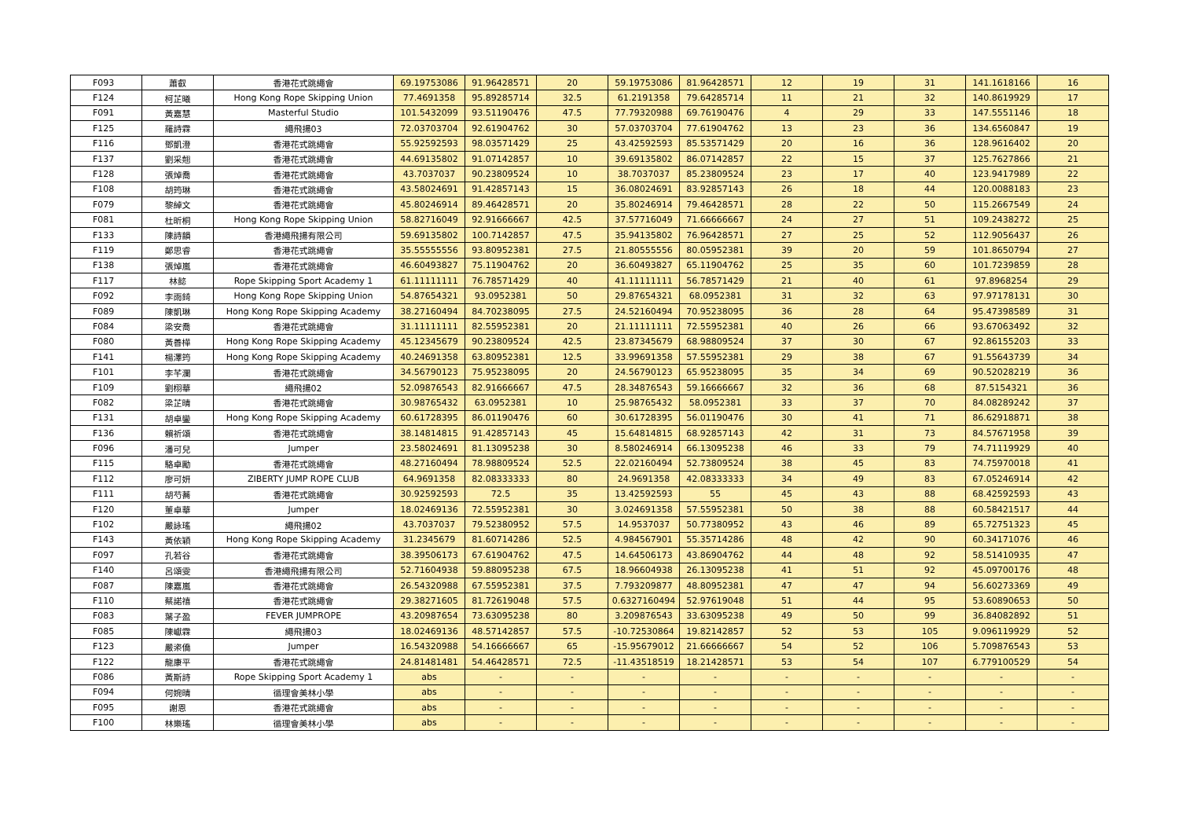| F093 | 蕭叡 | 香港花式跳繩會 | 69.19753086 | 91.96428571 | 20 | 59.19753086 | 81.96428571 | 12 | 19 | 31 | 141.1618166 | 16 |
| F124 | 柯芷曦 | Hong Kong Rope Skipping Union | 77.4691358 | 95.89285714 | 32.5 | 61.2191358 | 79.64285714 | 11 | 21 | 32 | 140.8619929 | 17 |
| F091 | 黃嘉慧 | Masterful Studio | 101.5432099 | 93.51190476 | 47.5 | 77.79320988 | 69.76190476 | 4 | 29 | 33 | 147.5551146 | 18 |
| F125 | 羅詩霖 | 繩飛揚03 | 72.03703704 | 92.61904762 | 30 | 57.03703704 | 77.61904762 | 13 | 23 | 36 | 134.6560847 | 19 |
| F116 | 鄧凱澄 | 香港花式跳繩會 | 55.92592593 | 98.03571429 | 25 | 43.42592593 | 85.53571429 | 20 | 16 | 36 | 128.9616402 | 20 |
| F137 | 劉采翹 | 香港花式跳繩會 | 44.69135802 | 91.07142857 | 10 | 39.69135802 | 86.07142857 | 22 | 15 | 37 | 125.7627866 | 21 |
| F128 | 張焯喬 | 香港花式跳繩會 | 43.7037037 | 90.23809524 | 10 | 38.7037037 | 85.23809524 | 23 | 17 | 40 | 123.9417989 | 22 |
| F108 | 胡筠琳 | 香港花式跳繩會 | 43.58024691 | 91.42857143 | 15 | 36.08024691 | 83.92857143 | 26 | 18 | 44 | 120.0088183 | 23 |
| F079 | 黎綽文 | 香港花式跳繩會 | 45.80246914 | 89.46428571 | 20 | 35.80246914 | 79.46428571 | 28 | 22 | 50 | 115.2667549 | 24 |
| F081 | 杜昕桐 | Hong Kong Rope Skipping Union | 58.82716049 | 92.91666667 | 42.5 | 37.57716049 | 71.66666667 | 24 | 27 | 51 | 109.2438272 | 25 |
| F133 | 陳詩韻 | 香港繩飛揚有限公司 | 59.69135802 | 100.7142857 | 47.5 | 35.94135802 | 76.96428571 | 27 | 25 | 52 | 112.9056437 | 26 |
| F119 | 鄭思睿 | 香港花式跳繩會 | 35.55555556 | 93.80952381 | 27.5 | 21.80555556 | 80.05952381 | 39 | 20 | 59 | 101.8650794 | 27 |
| F138 | 張焯嵐 | 香港花式跳繩會 | 46.60493827 | 75.11904762 | 20 | 36.60493827 | 65.11904762 | 25 | 35 | 60 | 101.7239859 | 28 |
| F117 | 林懿 | Rope Skipping Sport Academy 1 | 61.11111111 | 76.78571429 | 40 | 41.11111111 | 56.78571429 | 21 | 40 | 61 | 97.8968254 | 29 |
| F092 | 李雨錡 | Hong Kong Rope Skipping Union | 54.87654321 | 93.0952381 | 50 | 29.87654321 | 68.0952381 | 31 | 32 | 63 | 97.97178131 | 30 |
| F089 | 陳凱琳 | Hong Kong Rope Skipping Academy | 38.27160494 | 84.70238095 | 27.5 | 24.52160494 | 70.95238095 | 36 | 28 | 64 | 95.47398589 | 31 |
| F084 | 梁安喬 | 香港花式跳繩會 | 31.11111111 | 82.55952381 | 20 | 21.11111111 | 72.55952381 | 40 | 26 | 66 | 93.67063492 | 32 |
| F080 | 黃善樺 | Hong Kong Rope Skipping Academy | 45.12345679 | 90.23809524 | 42.5 | 23.87345679 | 68.98809524 | 37 | 30 | 67 | 92.86155203 | 33 |
| F141 | 楊澤筠 | Hong Kong Rope Skipping Academy | 40.24691358 | 63.80952381 | 12.5 | 33.99691358 | 57.55952381 | 29 | 38 | 67 | 91.55643739 | 34 |
| F101 | 李芊瀾 | 香港花式跳繩會 | 34.56790123 | 75.95238095 | 20 | 24.56790123 | 65.95238095 | 35 | 34 | 69 | 90.52028219 | 36 |
| F109 | 劉栩華 | 繩飛揚02 | 52.09876543 | 82.91666667 | 47.5 | 28.34876543 | 59.16666667 | 32 | 36 | 68 | 87.5154321 | 36 |
| F082 | 梁芷晴 | 香港花式跳繩會 | 30.98765432 | 63.0952381 | 10 | 25.98765432 | 58.0952381 | 33 | 37 | 70 | 84.08289242 | 37 |
| F131 | 胡卓鑾 | Hong Kong Rope Skipping Academy | 60.61728395 | 86.01190476 | 60 | 30.61728395 | 56.01190476 | 30 | 41 | 71 | 86.62918871 | 38 |
| F136 | 賴祈頌 | 香港花式跳繩會 | 38.14814815 | 91.42857143 | 45 | 15.64814815 | 68.92857143 | 42 | 31 | 73 | 84.57671958 | 39 |
| F096 | 潘可兒 | Jumper | 23.58024691 | 81.13095238 | 30 | 8.580246914 | 66.13095238 | 46 | 33 | 79 | 74.71119929 | 40 |
| F115 | 駱卓勵 | 香港花式跳繩會 | 48.27160494 | 78.98809524 | 52.5 | 22.02160494 | 52.73809524 | 38 | 45 | 83 | 74.75970018 | 41 |
| F112 | 廖可妍 | ZIBERTY JUMP ROPE CLUB | 64.9691358 | 82.08333333 | 80 | 24.9691358 | 42.08333333 | 34 | 49 | 83 | 67.05246914 | 42 |
| F111 | 胡芍蕎 | 香港花式跳繩會 | 30.92592593 | 72.5 | 35 | 13.42592593 | 55 | 45 | 43 | 88 | 68.42592593 | 43 |
| F120 | 董卓華 | Jumper | 18.02469136 | 72.55952381 | 30 | 3.024691358 | 57.55952381 | 50 | 38 | 88 | 60.58421517 | 44 |
| F102 | 嚴詠瑤 | 繩飛揚02 | 43.7037037 | 79.52380952 | 57.5 | 14.9537037 | 50.77380952 | 43 | 46 | 89 | 65.72751323 | 45 |
| F143 | 黃依穎 | Hong Kong Rope Skipping Academy | 31.2345679 | 81.60714286 | 52.5 | 4.984567901 | 55.35714286 | 48 | 42 | 90 | 60.34171076 | 46 |
| F097 | 孔若谷 | 香港花式跳繩會 | 38.39506173 | 67.61904762 | 47.5 | 14.64506173 | 43.86904762 | 44 | 48 | 92 | 58.51410935 | 47 |
| F140 | 呂頌雯 | 香港繩飛揚有限公司 | 52.71604938 | 59.88095238 | 67.5 | 18.96604938 | 26.13095238 | 41 | 51 | 92 | 45.09700176 | 48 |
| F087 | 陳嘉嵐 | 香港花式跳繩會 | 26.54320988 | 67.55952381 | 37.5 | 7.793209877 | 48.80952381 | 47 | 47 | 94 | 56.60273369 | 49 |
| F110 | 蔡諾禧 | 香港花式跳繩會 | 29.38271605 | 81.72619048 | 57.5 | 0.6327160494 | 52.97619048 | 51 | 44 | 95 | 53.60890653 | 50 |
| F083 | 葉子盈 | FEVER JUMPROPE | 43.20987654 | 73.63095238 | 80 | 3.209876543 | 33.63095238 | 49 | 50 | 99 | 36.84082892 | 51 |
| F085 | 陳巘霖 | 繩飛揚03 | 18.02469136 | 48.57142857 | 57.5 | -10.72530864 | 19.82142857 | 52 | 53 | 105 | 9.096119929 | 52 |
| F123 | 嚴栥僑 | Jumper | 16.54320988 | 54.16666667 | 65 | -15.95679012 | 21.66666667 | 54 | 52 | 106 | 5.709876543 | 53 |
| F122 | 龍康平 | 香港花式跳繩會 | 24.81481481 | 54.46428571 | 72.5 | -11.43518519 | 18.21428571 | 53 | 54 | 107 | 6.779100529 | 54 |
| F086 | 黃斯詩 | Rope Skipping Sport Academy 1 | abs | - | - | - | - | - | - | - | - | - |
| F094 | 何婉晴 | 循理會美林小學 | abs | - | - | - | - | - | - | - | - | - |
| F095 | 謝恩 | 香港花式跳繩會 | abs | - | - | - | - | - | - | - | - | - |
| F100 | 林樂瑤 | 循理會美林小學 | abs | - | - | - | - | - | - | - | - | - |